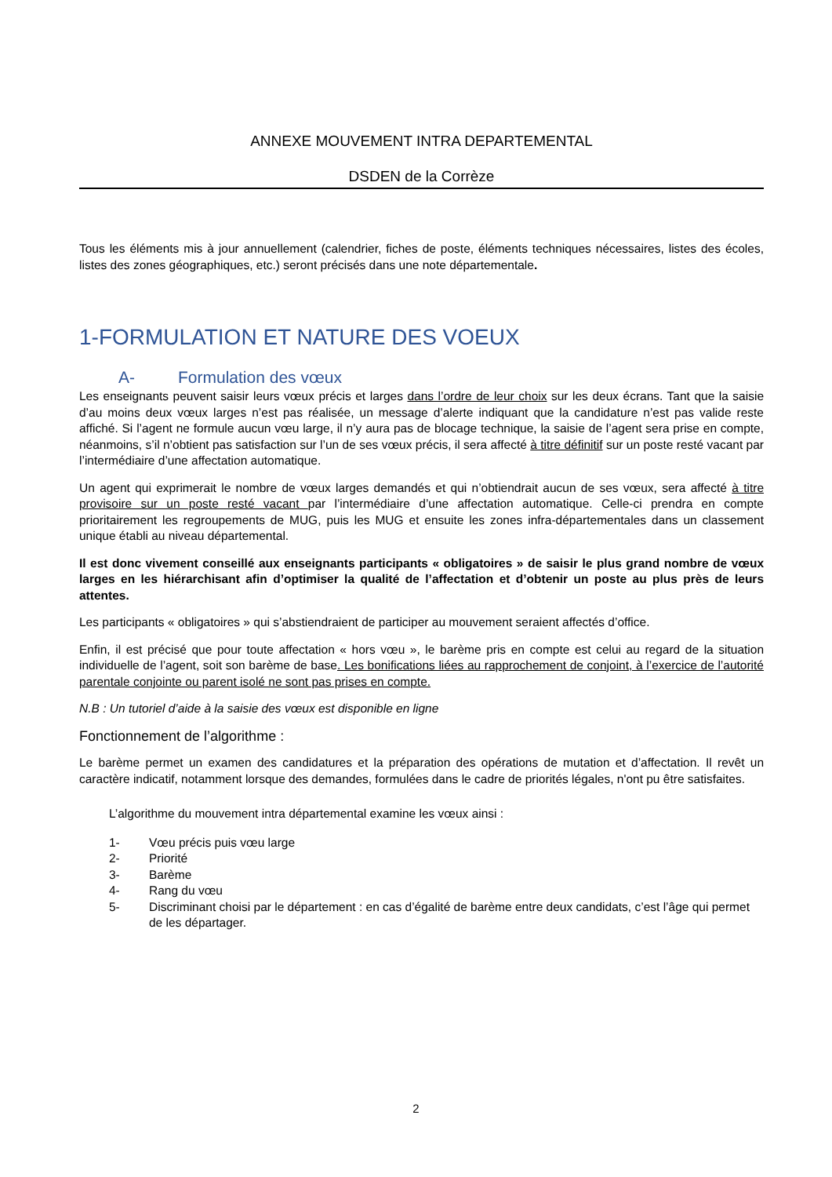ANNEXE MOUVEMENT INTRA DEPARTEMENTAL
DSDEN de la Corrèze
Tous les éléments mis à jour annuellement (calendrier, fiches de poste, éléments techniques nécessaires, listes des écoles, listes des zones géographiques, etc.) seront précisés dans une note départementale.
1-FORMULATION ET NATURE DES VOEUX
A- Formulation des vœux
Les enseignants peuvent saisir leurs vœux précis et larges dans l’ordre de leur choix sur les deux écrans. Tant que la saisie d’au moins deux vœux larges n’est pas réalisée, un message d’alerte indiquant que la candidature n’est pas valide reste affiché. Si l’agent ne formule aucun vœu large, il n’y aura pas de blocage technique, la saisie de l’agent sera prise en compte, néanmoins, s’il n’obtient pas satisfaction sur l’un de ses vœux précis, il sera affecté à titre définitif sur un poste resté vacant par l’intermédiaire d’une affectation automatique.
Un agent qui exprimerait le nombre de vœux larges demandés et qui n’obtiendrait aucun de ses vœux, sera affecté à titre provisoire sur un poste resté vacant par l’intermédiaire d’une affectation automatique. Celle-ci prendra en compte prioritairement les regroupements de MUG, puis les MUG et ensuite les zones infra-départementales dans un classement unique établi au niveau départemental.
Il est donc vivement conseillé aux enseignants participants « obligatoires » de saisir le plus grand nombre de vœux larges en les hiérarchisant afin d’optimiser la qualité de l’affectation et d’obtenir un poste au plus près de leurs attentes.
Les participants « obligatoires » qui s’abstiendraient de participer au mouvement seraient affectés d’office.
Enfin, il est précisé que pour toute affectation « hors vœu », le barème pris en compte est celui au regard de la situation individuelle de l’agent, soit son barème de base. Les bonifications liées au rapprochement de conjoint, à l’exercice de l’autorité parentale conjointe ou parent isolé ne sont pas prises en compte.
N.B : Un tutoriel d’aide à la saisie des vœux est disponible en ligne
Fonctionnement de l’algorithme :
Le barème permet un examen des candidatures et la préparation des opérations de mutation et d’affectation. Il revêt un caractère indicatif, notamment lorsque des demandes, formulées dans le cadre de priorités légales, n'ont pu être satisfaites.
L’algorithme du mouvement intra départemental examine les vœux ainsi :
1- Vœu précis puis vœu large
2- Priorité
3- Barème
4- Rang du vœu
5- Discriminant choisi par le département : en cas d’égalité de barème entre deux candidats, c’est l’âge qui permet de les départager.
2